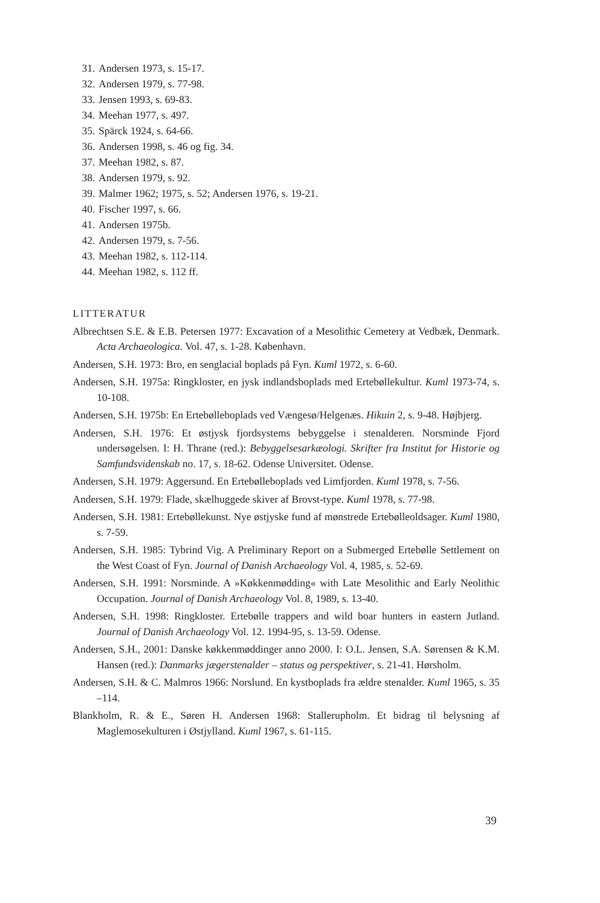31. Andersen 1973, s. 15-17.
32. Andersen 1979, s. 77-98.
33. Jensen 1993, s. 69-83.
34. Meehan 1977, s. 497.
35. Spärck 1924, s. 64-66.
36. Andersen 1998, s. 46 og fig. 34.
37. Meehan 1982, s. 87.
38. Andersen 1979, s. 92.
39. Malmer 1962; 1975, s. 52; Andersen 1976, s. 19-21.
40. Fischer 1997, s. 66.
41. Andersen 1975b.
42. Andersen 1979, s. 7-56.
43. Meehan 1982, s. 112-114.
44. Meehan 1982, s. 112 ff.
LITTERATUR
Albrechtsen S.E. & E.B. Petersen 1977: Excavation of a Mesolithic Cemetery at Vedbæk, Denmark. Acta Archaeologica. Vol. 47, s. 1-28. København.
Andersen, S.H. 1973: Bro, en senglacial boplads på Fyn. Kuml 1972, s. 6-60.
Andersen, S.H. 1975a: Ringkloster, en jysk indlandsboplads med Ertebøllekultur. Kuml 1973-74, s. 10-108.
Andersen, S.H. 1975b: En Ertebølleboplads ved Vængesø/Helgenæs. Hikuin 2, s. 9-48. Højbjerg.
Andersen, S.H. 1976: Et østjysk fjordsystems bebyggelse i stenalderen. Norsminde Fjord undersøgelsen. I: H. Thrane (red.): Bebyggelsesarkæologi. Skrifter fra Institut for Historie og Samfundsvidenskab no. 17, s. 18-62. Odense Universitet. Odense.
Andersen, S.H. 1979: Aggersund. En Ertebølleboplads ved Limfjorden. Kuml 1978, s. 7-56.
Andersen, S.H. 1979: Flade, skælhuggede skiver af Brovst-type. Kuml 1978, s. 77-98.
Andersen, S.H. 1981: Ertebøllekunst. Nye østjyske fund af mønstrede Ertebølleoldsager. Kuml 1980, s. 7-59.
Andersen, S.H. 1985: Tybrind Vig. A Preliminary Report on a Submerged Ertebølle Settlement on the West Coast of Fyn. Journal of Danish Archaeology Vol. 4, 1985, s. 52-69.
Andersen, S.H. 1991: Norsminde. A »Køkkenmødding« with Late Mesolithic and Early Neolithic Occupation. Journal of Danish Archaeology Vol. 8, 1989, s. 13-40.
Andersen, S.H. 1998: Ringkloster. Ertebølle trappers and wild boar hunters in eastern Jutland. Journal of Danish Archaeology Vol. 12. 1994-95, s. 13-59. Odense.
Andersen, S.H., 2001: Danske køkkenmøddinger anno 2000. I: O.L. Jensen, S.A. Sørensen & K.M. Hansen (red.): Danmarks jægerstenalder – status og perspektiver, s. 21-41. Hørsholm.
Andersen, S.H. & C. Malmros 1966: Norslund. En kystboplads fra ældre stenalder. Kuml 1965, s. 35 –114.
Blankholm, R. & E., Søren H. Andersen 1968: Stallerupholm. Et bidrag til belysning af Maglemosekulturen i Østjylland. Kuml 1967, s. 61-115.
39